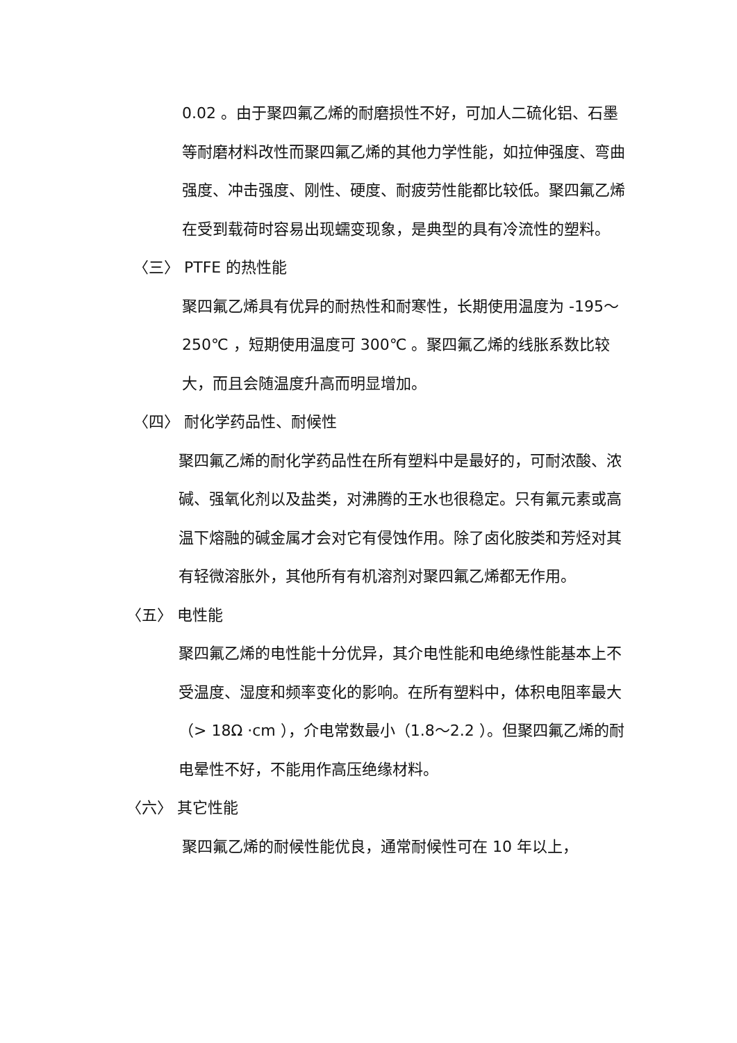0.02 。由于聚四氟乙烯的耐磨损性不好，可加人二硫化铝、石墨等耐磨材料改性而聚四氟乙烯的其他力学性能，如拉伸强度、弯曲强度、冲击强度、刚性、硬度、耐疲劳性能都比较低。聚四氟乙烯在受到载荷时容易出现蠕变现象，是典型的具有冷流性的塑料。
〈三〉 PTFE 的热性能
聚四氟乙烯具有优异的耐热性和耐寒性，长期使用温度为 -195～250℃ ，短期使用温度可 300℃ 。聚四氟乙烯的线胀系数比较大，而且会随温度升高而明显增加。
〈四〉 耐化学药品性、耐候性
聚四氟乙烯的耐化学药品性在所有塑料中是最好的，可耐浓酸、浓碱、强氧化剂以及盐类，对沸腾的王水也很稳定。只有氟元素或高温下熔融的碱金属才会对它有侵蚀作用。除了卤化胺类和芳烃对其有轻微溶胀外，其他所有有机溶剂对聚四氟乙烯都无作用。
〈五〉 电性能
聚四氟乙烯的电性能十分优异，其介电性能和电绝缘性能基本上不受温度、湿度和频率变化的影响。在所有塑料中，体积电阻率最大（> 18Ω ·cm ），介电常数最小（1.8～2.2 ）。但聚四氟乙烯的耐电晕性不好，不能用作高压绝缘材料。
〈六〉 其它性能
聚四氟乙烯的耐候性能优良，通常耐候性可在 10 年以上，